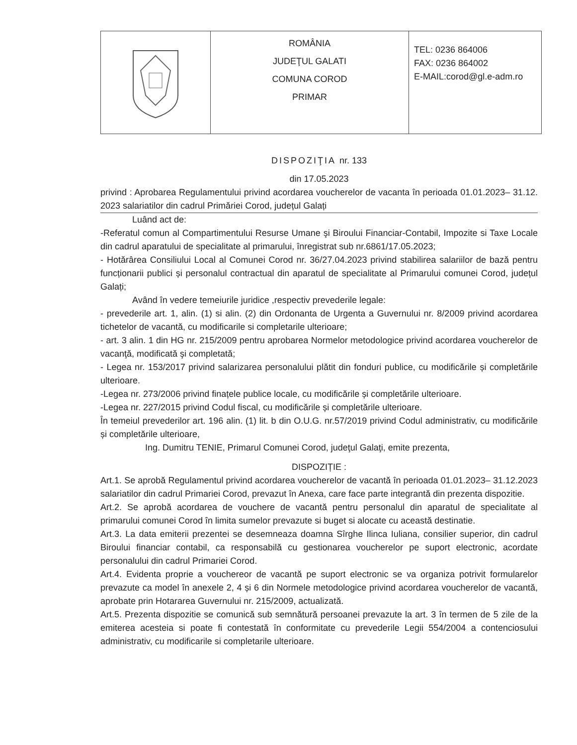| | ROMÂNIA JUDEŢUL GALATI COMUNA COROD PRIMAR | TEL: 0236 864006 FAX: 0236 864002 E-MAIL:corod@gl.e-adm.ro |
DISPOZIŢIA nr. 133
din 17.05.2023
privind : Aprobarea Regulamentului privind acordarea voucherelor de vacanta în perioada 01.01.2023– 31.12. 2023 salariatilor din cadrul Primăriei Corod, județul Galați
Luând act de:
-Referatul comun al Compartimentului Resurse Umane şi Biroului Financiar-Contabil, Impozite si Taxe Locale din cadrul aparatului de specialitate al primarului, înregistrat sub nr.6861/17.05.2023;
- Hotărârea Consiliului Local al Comunei Corod nr. 36/27.04.2023 privind stabilirea salariilor de bază pentru funcționarii publici și personalul contractual din aparatul de specialitate al Primarului comunei Corod, județul Galați;
Având în vedere temeiurile juridice ,respectiv prevederile legale:
- prevederile art. 1, alin. (1) si alin. (2) din Ordonanta de Urgenta a Guvernului nr. 8/2009 privind acordarea tichetelor de vacantă, cu modificarile si completarile ulterioare;
- art. 3 alin. 1 din HG nr. 215/2009 pentru aprobarea Normelor metodologice privind acordarea voucherelor de vacanţă, modificată şi completată;
- Legea nr. 153/2017 privind salarizarea personalului plătit din fonduri publice, cu modificările și completările ulterioare.
-Legea nr. 273/2006 privind finațele publice locale, cu modificările și completările ulterioare.
-Legea nr. 227/2015 privind Codul fiscal, cu modificările și completările ulterioare.
În temeiul prevederilor art. 196 alin. (1) lit. b din O.U.G. nr.57/2019 privind Codul administrativ, cu modificările și completările ulterioare,
Ing. Dumitru TENIE, Primarul Comunei Corod, judeţul Galaţi, emite prezenta,
DISPOZIȚIE :
Art.1. Se aprobă Regulamentul privind acordarea voucherelor de vacantă în perioada 01.01.2023– 31.12.2023 salariatilor din cadrul Primariei Corod, prevazut în Anexa, care face parte integrantă din prezenta dispozitie.
Art.2. Se aprobă acordarea de vouchere de vacantă pentru personalul din aparatul de specialitate al primarului comunei Corod în limita sumelor prevazute si buget si alocate cu această destinatie.
Art.3. La data emiterii prezentei se desemneaza doamna Sîrghe Ilinca Iuliana, consilier superior, din cadrul Biroului financiar contabil, ca responsabilă cu gestionarea voucherelor pe suport electronic, acordate personalului din cadrul Primariei Corod.
Art.4. Evidenta proprie a vouchereor de vacantă pe suport electronic se va organiza potrivit formularelor prevazute ca model în anexele 2, 4 și 6 din Normele metodologice privind acordarea voucherelor de vacantă, aprobate prin Hotararea Guvernului nr. 215/2009, actualizată.
Art.5. Prezenta dispozitie se comunică sub semnătură persoanei prevazute la art. 3 în termen de 5 zile de la emiterea acesteia si poate fi contestată în conformitate cu prevederile Legii 554/2004 a contenciosului administrativ, cu modificarile si completarile ulterioare.